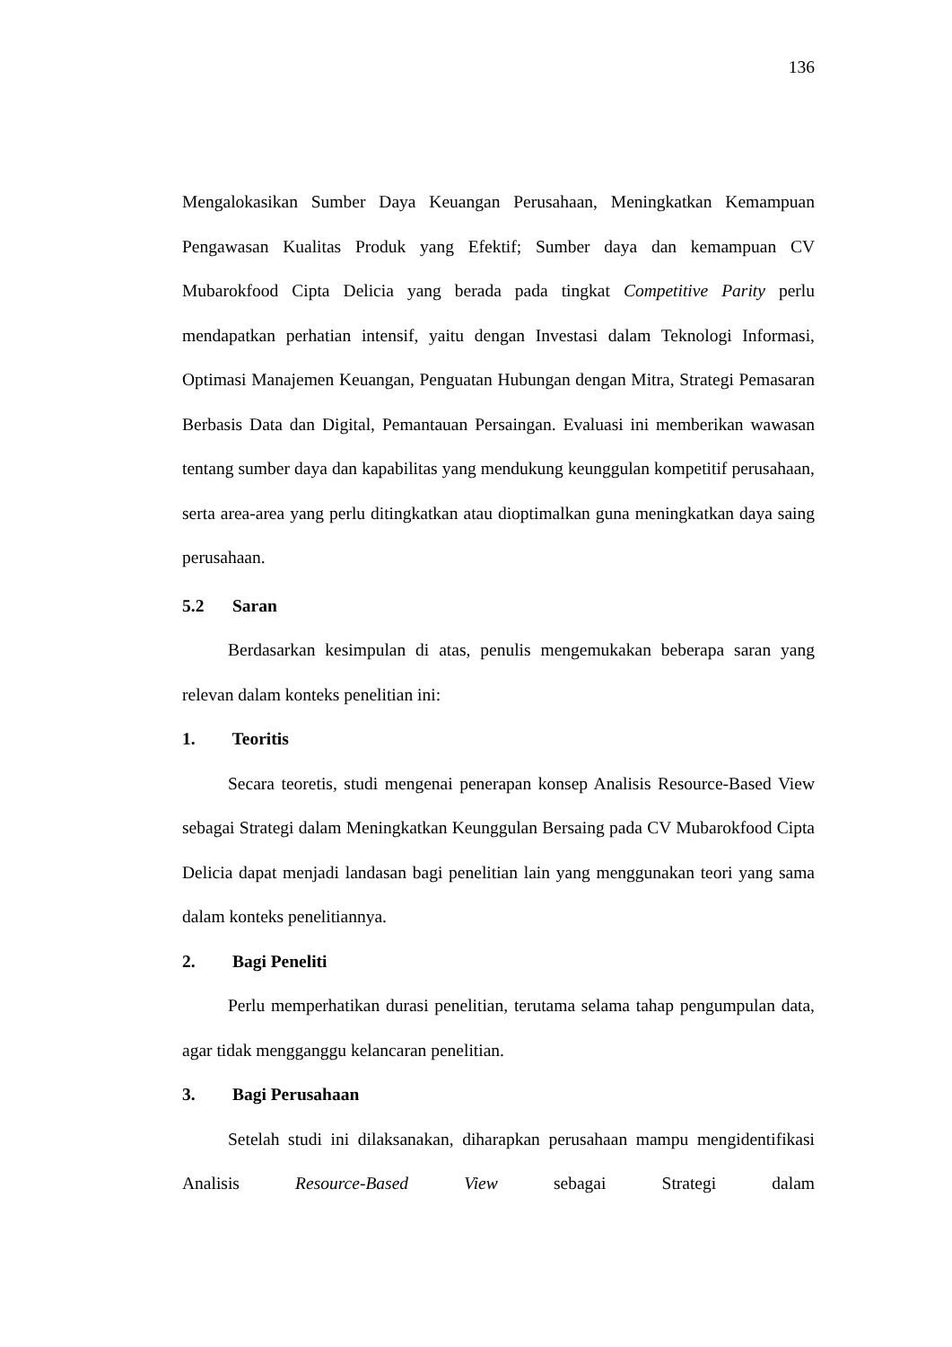136
Mengalokasikan Sumber Daya Keuangan Perusahaan, Meningkatkan Kemampuan Pengawasan Kualitas Produk yang Efektif; Sumber daya dan kemampuan CV Mubarokfood Cipta Delicia yang berada pada tingkat Competitive Parity perlu mendapatkan perhatian intensif, yaitu dengan Investasi dalam Teknologi Informasi, Optimasi Manajemen Keuangan, Penguatan Hubungan dengan Mitra, Strategi Pemasaran Berbasis Data dan Digital, Pemantauan Persaingan. Evaluasi ini memberikan wawasan tentang sumber daya dan kapabilitas yang mendukung keunggulan kompetitif perusahaan, serta area-area yang perlu ditingkatkan atau dioptimalkan guna meningkatkan daya saing perusahaan.
5.2 Saran
Berdasarkan kesimpulan di atas, penulis mengemukakan beberapa saran yang relevan dalam konteks penelitian ini:
1. Teoritis
Secara teoretis, studi mengenai penerapan konsep Analisis Resource-Based View sebagai Strategi dalam Meningkatkan Keunggulan Bersaing pada CV Mubarokfood Cipta Delicia dapat menjadi landasan bagi penelitian lain yang menggunakan teori yang sama dalam konteks penelitiannya.
2. Bagi Peneliti
Perlu memperhatikan durasi penelitian, terutama selama tahap pengumpulan data, agar tidak mengganggu kelancaran penelitian.
3. Bagi Perusahaan
Setelah studi ini dilaksanakan, diharapkan perusahaan mampu mengidentifikasi Analisis Resource-Based View sebagai Strategi dalam